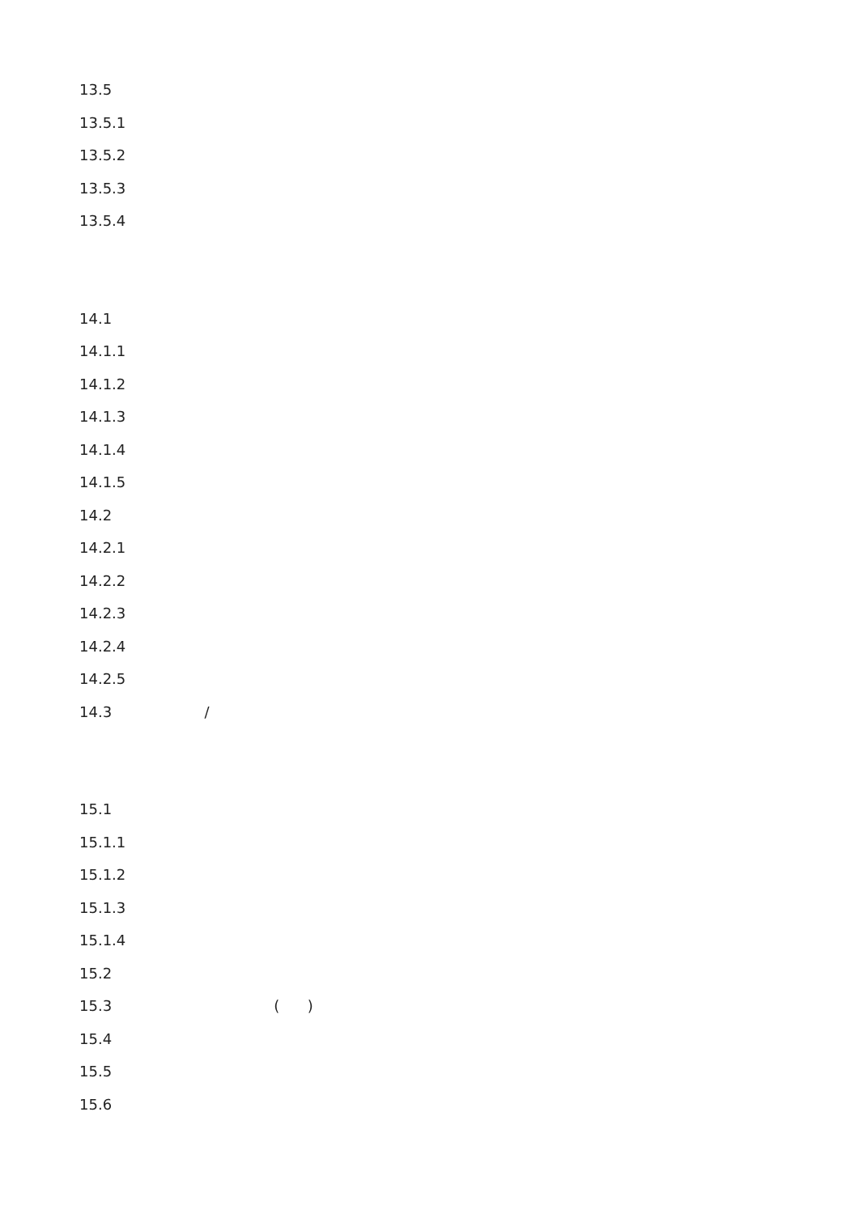13.5
13.5.1
13.5.2
13.5.3
13.5.4
14.1
14.1.1
14.1.2
14.1.3
14.1.4
14.1.5
14.2
14.2.1
14.2.2
14.2.3
14.2.4
14.2.5
14.3 /
15.1
15.1.1
15.1.2
15.1.3
15.1.4
15.2
15.3 ( )
15.4
15.5
15.6